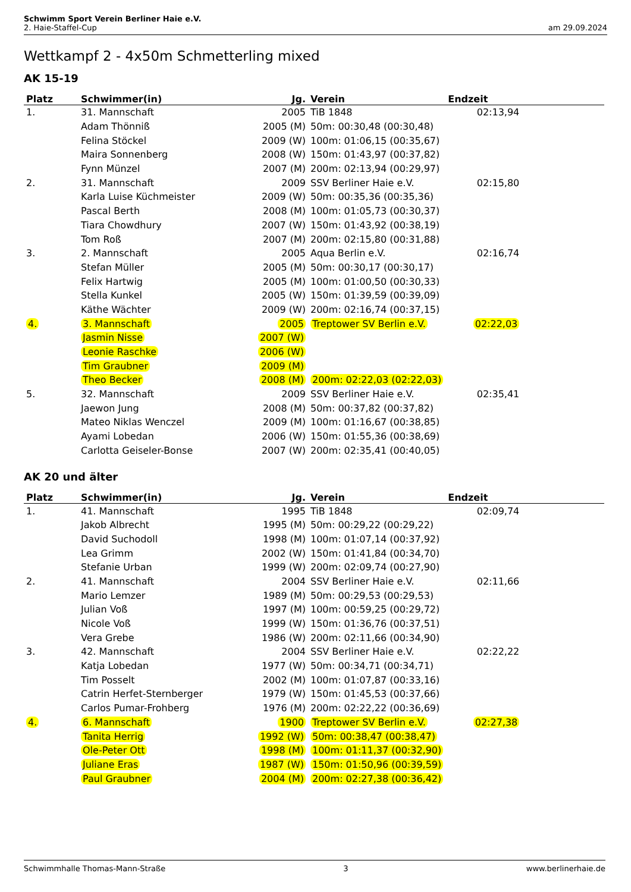Schwimm Sport Verein Berliner Haie e.V.
2. Haie-Staffel-Cup am 29.09.2024
Wettkampf 2 - 4x50m Schmetterling mixed
AK 15-19
| Platz | Schwimmer(in) | Jg. | Verein | Endzeit | |
| --- | --- | --- | --- | --- | --- |
| 1. | 31. Mannschaft | 2005 | TiB 1848 | 02:13,94 | |
| | Adam Thönniß | 2005 (M) | 50m: 00:30,48 (00:30,48) | | |
| | Felina Stöckel | 2009 (W) | 100m: 01:06,15 (00:35,67) | | |
| | Maira Sonnenberg | 2008 (W) | 150m: 01:43,97 (00:37,82) | | |
| | Fynn Münzel | 2007 (M) | 200m: 02:13,94 (00:29,97) | | |
| 2. | 31. Mannschaft | 2009 | SSV Berliner Haie e.V. | 02:15,80 | |
| | Karla Luise Küchmeister | 2009 (W) | 50m: 00:35,36 (00:35,36) | | |
| | Pascal Berth | 2008 (M) | 100m: 01:05,73 (00:30,37) | | |
| | Tiara Chowdhury | 2007 (W) | 150m: 01:43,92 (00:38,19) | | |
| | Tom Roß | 2007 (M) | 200m: 02:15,80 (00:31,88) | | |
| 3. | 2. Mannschaft | 2005 | Aqua Berlin e.V. | 02:16,74 | |
| | Stefan Müller | 2005 (M) | 50m: 00:30,17 (00:30,17) | | |
| | Felix Hartwig | 2005 (M) | 100m: 01:00,50 (00:30,33) | | |
| | Stella Kunkel | 2005 (W) | 150m: 01:39,59 (00:39,09) | | |
| | Käthe Wächter | 2009 (W) | 200m: 02:16,74 (00:37,15) | | |
| 4. | 3. Mannschaft | 2005 | Treptower SV Berlin e.V. | 02:22,03 | |
| | Jasmin Nisse | 2007 (W) | | | |
| | Leonie Raschke | 2006 (W) | | | |
| | Tim Graubner | 2009 (M) | | | |
| | Theo Becker | 2008 (M) | 200m: 02:22,03 (02:22,03) | | |
| 5. | 32. Mannschaft | 2009 | SSV Berliner Haie e.V. | 02:35,41 | |
| | Jaewon Jung | 2008 (M) | 50m: 00:37,82 (00:37,82) | | |
| | Mateo Niklas Wenczel | 2009 (M) | 100m: 01:16,67 (00:38,85) | | |
| | Ayami Lobedan | 2006 (W) | 150m: 01:55,36 (00:38,69) | | |
| | Carlotta Geiseler-Bonse | 2007 (W) | 200m: 02:35,41 (00:40,05) | | |
AK 20 und älter
| Platz | Schwimmer(in) | Jg. | Verein | Endzeit | |
| --- | --- | --- | --- | --- | --- |
| 1. | 41. Mannschaft | 1995 | TiB 1848 | 02:09,74 | |
| | Jakob Albrecht | 1995 (M) | 50m: 00:29,22 (00:29,22) | | |
| | David Suchodoll | 1998 (M) | 100m: 01:07,14 (00:37,92) | | |
| | Lea Grimm | 2002 (W) | 150m: 01:41,84 (00:34,70) | | |
| | Stefanie Urban | 1999 (W) | 200m: 02:09,74 (00:27,90) | | |
| 2. | 41. Mannschaft | 2004 | SSV Berliner Haie e.V. | 02:11,66 | |
| | Mario Lemzer | 1989 (M) | 50m: 00:29,53 (00:29,53) | | |
| | Julian Voß | 1997 (M) | 100m: 00:59,25 (00:29,72) | | |
| | Nicole Voß | 1999 (W) | 150m: 01:36,76 (00:37,51) | | |
| | Vera Grebe | 1986 (W) | 200m: 02:11,66 (00:34,90) | | |
| 3. | 42. Mannschaft | 2004 | SSV Berliner Haie e.V. | 02:22,22 | |
| | Katja Lobedan | 1977 (W) | 50m: 00:34,71 (00:34,71) | | |
| | Tim Posselt | 2002 (M) | 100m: 01:07,87 (00:33,16) | | |
| | Catrin Herfet-Sternberger | 1979 (W) | 150m: 01:45,53 (00:37,66) | | |
| | Carlos Pumar-Frohberg | 1976 (M) | 200m: 02:22,22 (00:36,69) | | |
| 4. | 6. Mannschaft | 1900 | Treptower SV Berlin e.V. | 02:27,38 | |
| | Tanita Herrig | 1992 (W) | 50m: 00:38,47 (00:38,47) | | |
| | Ole-Peter Ott | 1998 (M) | 100m: 01:11,37 (00:32,90) | | |
| | Juliane Eras | 1987 (W) | 150m: 01:50,96 (00:39,59) | | |
| | Paul Graubner | 2004 (M) | 200m: 02:27,38 (00:36,42) | | |
Schwimmhalle Thomas-Mann-Straße 3 www.berlinerhaie.de